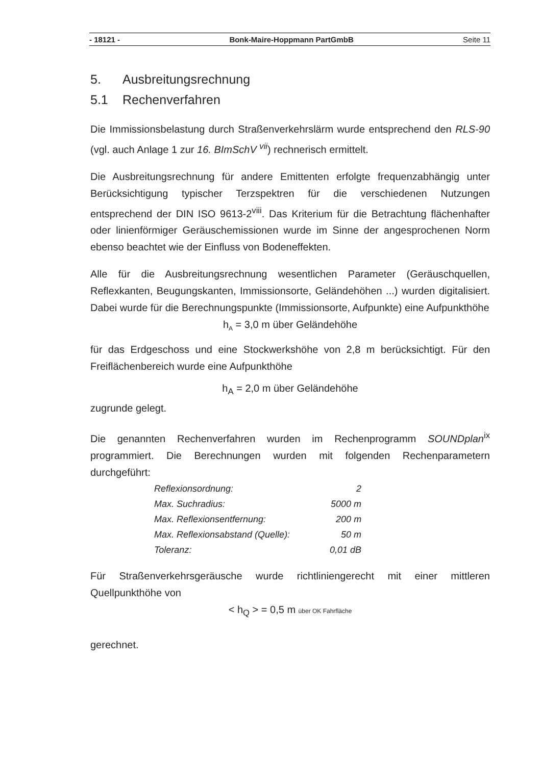- 18121 - Bonk-Maire-Hoppmann PartGmbB Seite 11
5. Ausbreitungsrechnung
5.1 Rechenverfahren
Die Immissionsbelastung durch Straßenverkehrslärm wurde entsprechend den RLS-90 (vgl. auch Anlage 1 zur 16. BImSchV <sup>vii</sup>) rechnerisch ermittelt.
Die Ausbreitungsrechnung für andere Emittenten erfolgte frequenzabhängig unter Berücksichtigung typischer Terzspektren für die verschiedenen Nutzungen entsprechend der DIN ISO 9613-2<sup>viii</sup>. Das Kriterium für die Betrachtung flächenhafter oder linienförmiger Geräuschemissionen wurde im Sinne der angesprochenen Norm ebenso beachtet wie der Einfluss von Bodeneffekten.
Alle für die Ausbreitungsrechnung wesentlichen Parameter (Geräuschquellen, Reflexkanten, Beugungskanten, Immissionsorte, Geländehöhen ...) wurden digitalisiert. Dabei wurde für die Berechnungspunkte (Immissionsorte, Aufpunkte) eine Aufpunkthöhe
h<sub>A</sub> = 3,0 m über Geländehöhe
für das Erdgeschoss und eine Stockwerkshöhe von 2,8 m berücksichtigt. Für den Freiflächenbereich wurde eine Aufpunkthöhe
h<sub>A</sub> = 2,0 m über Geländehöhe
zugrunde gelegt.
Die genannten Rechenverfahren wurden im Rechenprogramm SOUNDplan<sup>ix</sup> programmiert. Die Berechnungen wurden mit folgenden Rechenparametern durchgeführt:
| Reflexionsordnung: | 2 |
| Max. Suchradius: | 5000 m |
| Max. Reflexionsentfernung: | 200 m |
| Max. Reflexionsabstand (Quelle): | 50 m |
| Toleranz: | 0,01 dB |
Für Straßenverkehrsgeräusche wurde richtliniengerecht mit einer mittleren Quellpunkthöhe von
< h<sub>Q</sub> > = 0,5 m über OK Fahrfläche
gerechnet.